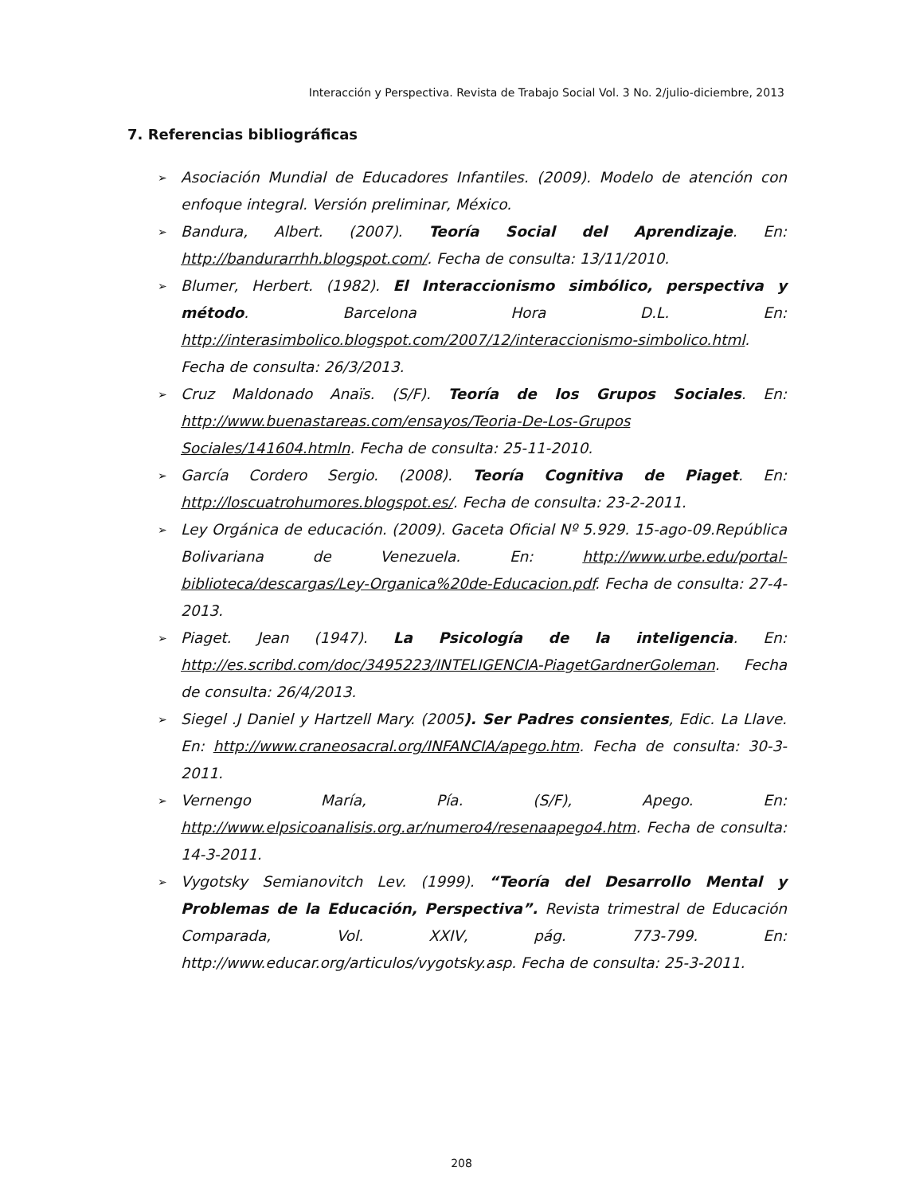Interacción y Perspectiva. Revista de Trabajo Social Vol. 3 No. 2/julio-diciembre, 2013
7. Referencias bibliográficas
➢ Asociación Mundial de Educadores Infantiles. (2009). Modelo de atención con enfoque integral. Versión preliminar, México.
➢ Bandura, Albert. (2007). Teoría Social del Aprendizaje. En: http://bandurarrhh.blogspot.com/. Fecha de consulta: 13/11/2010.
➢ Blumer, Herbert. (1982). El Interaccionismo simbólico, perspectiva y método. Barcelona Hora D.L. En: http://interasimbolico.blogspot.com/2007/12/interaccionismo-simbolico.html. Fecha de consulta: 26/3/2013.
➢ Cruz Maldonado Anaïs. (S/F). Teoría de los Grupos Sociales. En: http://www.buenastareas.com/ensayos/Teoria-De-Los-Grupos Sociales/141604.htmln. Fecha de consulta: 25-11-2010.
➢ García Cordero Sergio. (2008). Teoría Cognitiva de Piaget. En: http://loscuatrohumores.blogspot.es/. Fecha de consulta: 23-2-2011.
➢ Ley Orgánica de educación. (2009). Gaceta Oficial Nº 5.929. 15-ago-09.República Bolivariana de Venezuela. En: http://www.urbe.edu/portal-biblioteca/descargas/Ley-Organica%20de-Educacion.pdf. Fecha de consulta: 27-4-2013.
➢ Piaget. Jean (1947). La Psicología de la inteligencia. En: http://es.scribd.com/doc/3495223/INTELIGENCIA-PiagetGardnerGoleman. Fecha de consulta: 26/4/2013.
➢ Siegel .J Daniel y Hartzell Mary. (2005). Ser Padres consientes, Edic. La Llave. En: http://www.craneosacral.org/INFANCIA/apego.htm. Fecha de consulta: 30-3-2011.
➢ Vernengo María, Pía. (S/F), Apego. En: http://www.elpsicoanalisis.org.ar/numero4/resenaapego4.htm. Fecha de consulta: 14-3-2011.
➢ Vygotsky Semianovitch Lev. (1999). “Teoría del Desarrollo Mental y Problemas de la Educación, Perspectiva”. Revista trimestral de Educación Comparada, Vol. XXIV, pág. 773-799. En: http://www.educar.org/articulos/vygotsky.asp. Fecha de consulta: 25-3-2011.
208